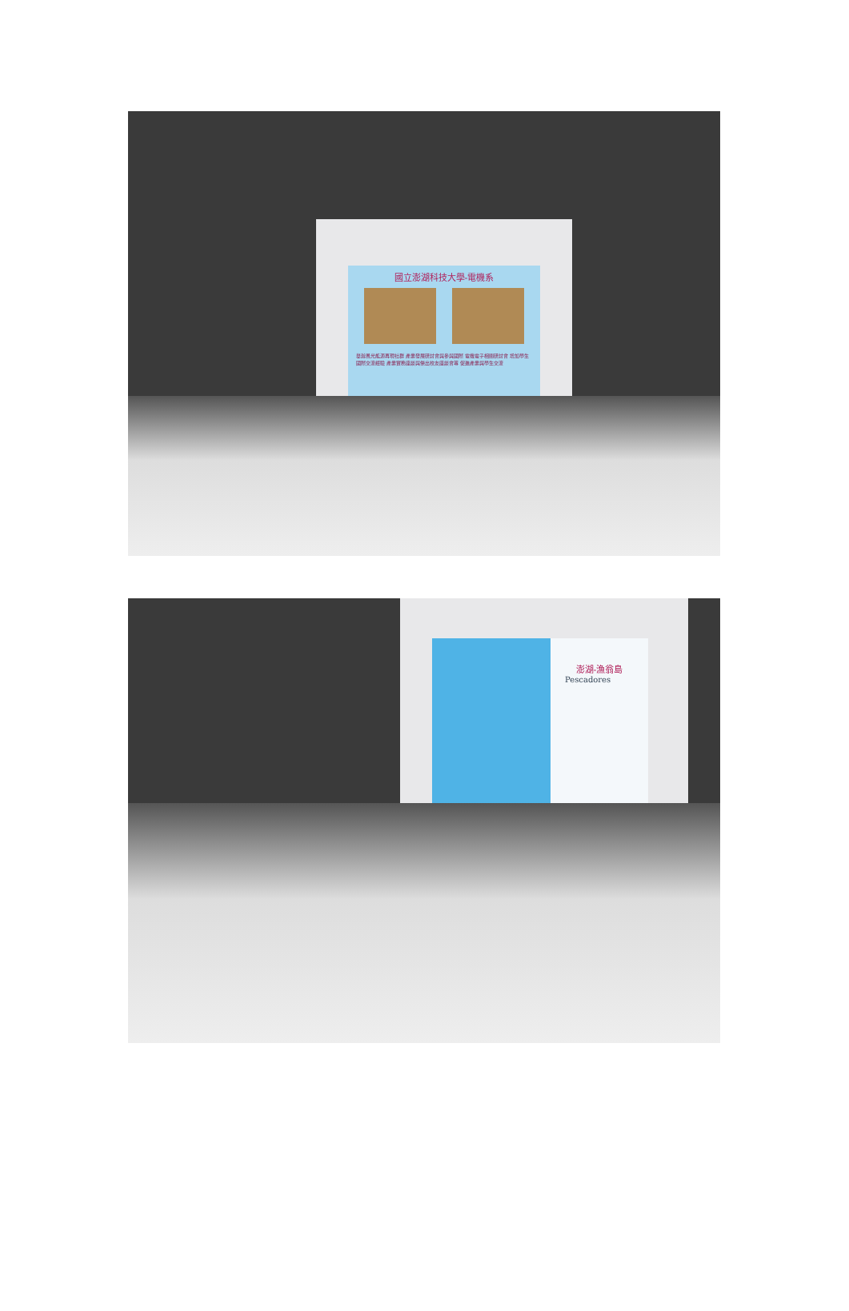國立澎湖科技大學-電機系
舉辦風光能源再現社群 產業發展研討會與參與國際 電機電子相關研討會 增加學生國際交流經驗 產業實務座談與傑出校友座談會等 促進產業與學生交流
澎湖-漁翁島
Pescadores